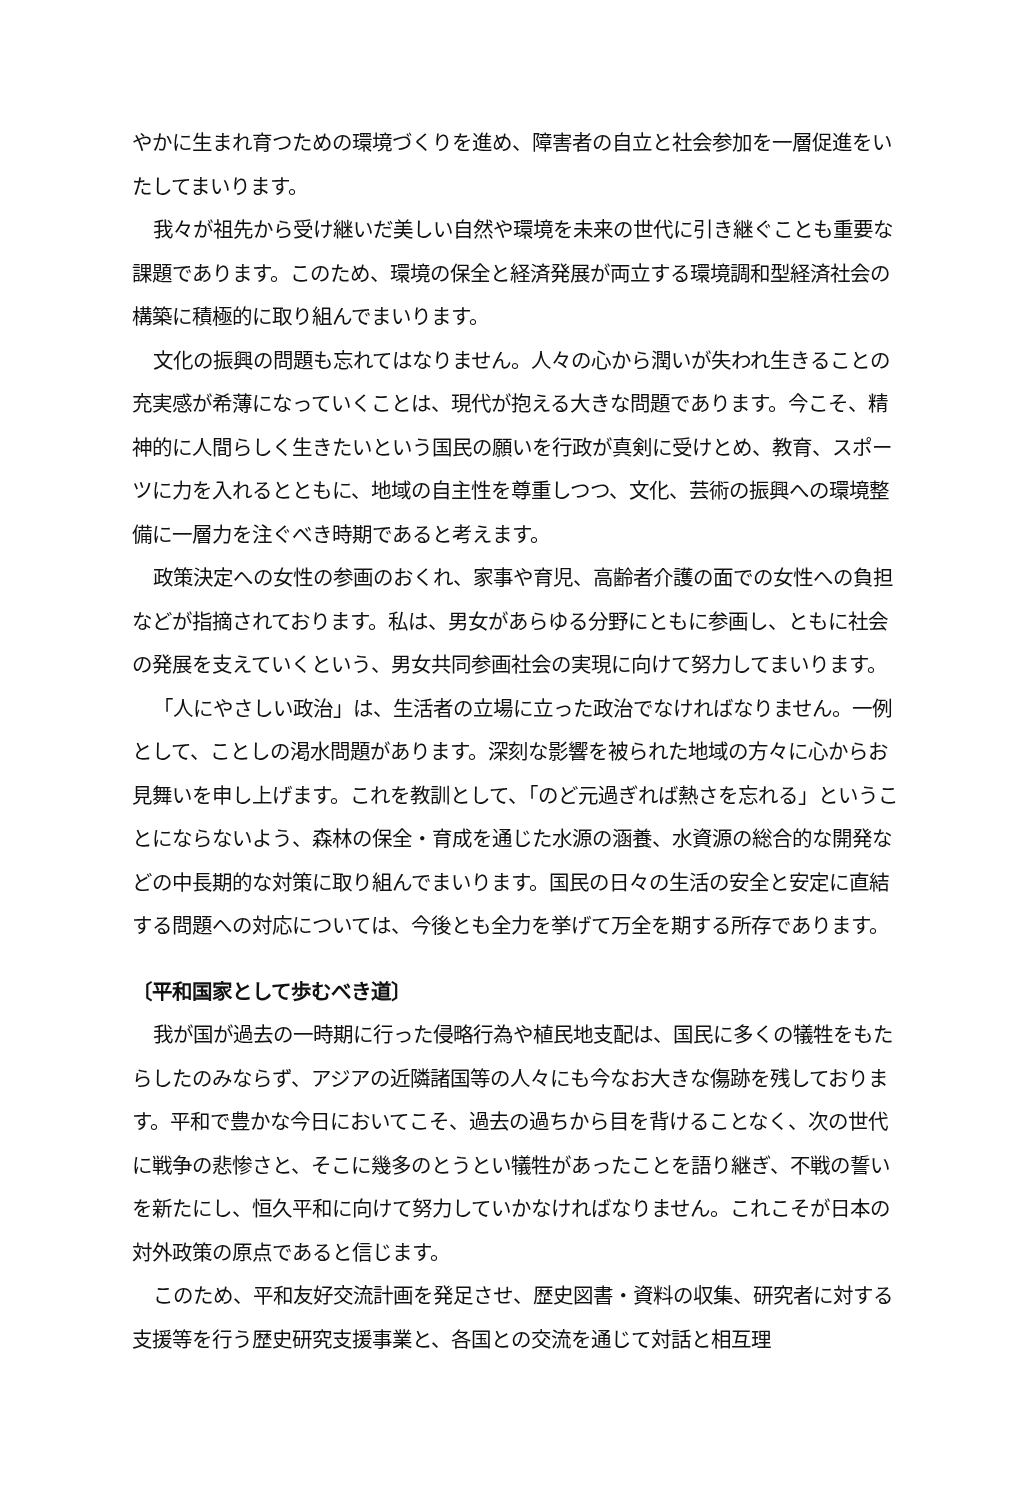やかに生まれ育つための環境づくりを進め、障害者の自立と社会参加を一層促進をいたしてまいります。
我々が祖先から受け継いだ美しい自然や環境を未来の世代に引き継ぐことも重要な課題であります。このため、環境の保全と経済発展が両立する環境調和型経済社会の構築に積極的に取り組んでまいります。
文化の振興の問題も忘れてはなりません。人々の心から潤いが失われ生きることの充実感が希薄になっていくことは、現代が抱える大きな問題であります。今こそ、精神的に人間らしく生きたいという国民の願いを行政が真剣に受けとめ、教育、スポーツに力を入れるとともに、地域の自主性を尊重しつつ、文化、芸術の振興への環境整備に一層力を注ぐべき時期であると考えます。
政策決定への女性の参画のおくれ、家事や育児、高齢者介護の面での女性への負担などが指摘されております。私は、男女があらゆる分野にともに参画し、ともに社会の発展を支えていくという、男女共同参画社会の実現に向けて努力してまいります。
「人にやさしい政治」は、生活者の立場に立った政治でなければなりません。一例として、ことしの渇水問題があります。深刻な影響を被られた地域の方々に心からお見舞いを申し上げます。これを教訓として、「のど元過ぎれば熱さを忘れる」ということにならないよう、森林の保全・育成を通じた水源の涵養、水資源の総合的な開発などの中長期的な対策に取り組んでまいります。国民の日々の生活の安全と安定に直結する問題への対応については、今後とも全力を挙げて万全を期する所存であります。
〔平和国家として歩むべき道〕
我が国が過去の一時期に行った侵略行為や植民地支配は、国民に多くの犠牲をもたらしたのみならず、アジアの近隣諸国等の人々にも今なお大きな傷跡を残しております。平和で豊かな今日においてこそ、過去の過ちから目を背けることなく、次の世代に戦争の悲惨さと、そこに幾多のとうとい犠牲があったことを語り継ぎ、不戦の誓いを新たにし、恒久平和に向けて努力していかなければなりません。これこそが日本の対外政策の原点であると信じます。
このため、平和友好交流計画を発足させ、歴史図書・資料の収集、研究者に対する支援等を行う歴史研究支援事業と、各国との交流を通じて対話と相互理